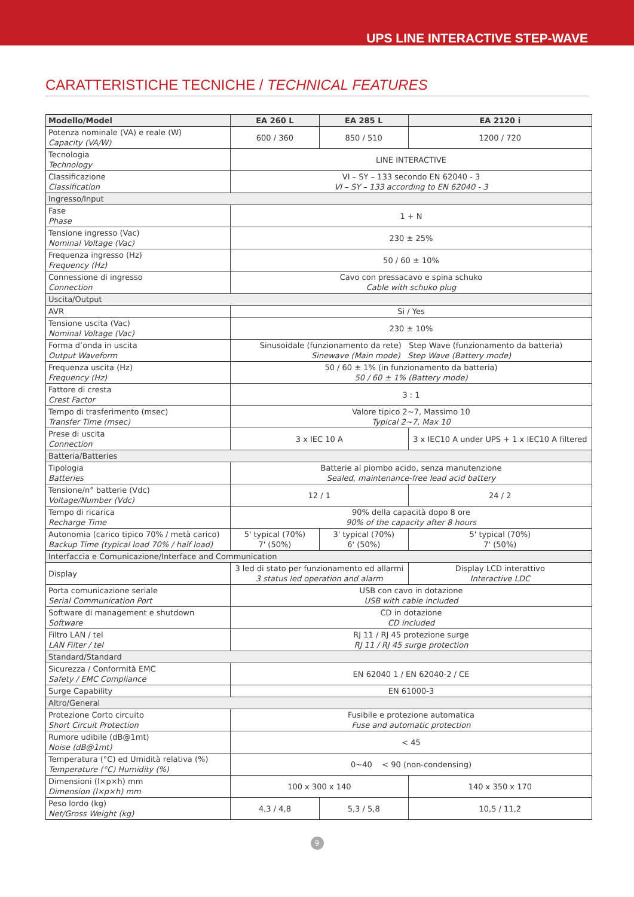UPS LINE INTERACTIVE STEP-WAVE
CARATTERISTICHE TECNICHE / TECHNICAL FEATURES
| Modello/Model | EA 260 L | EA 285 L | EA 2120 i |
| --- | --- | --- | --- |
| Potenza nominale (VA) e reale (W) Capacity (VA/W) | 600 / 360 | 850 / 510 | 1200 / 720 |
| Tecnologia Technology | LINE INTERACTIVE | | |
| Classificazione Classification | VI – SY – 133 secondo EN 62040 - 3 VI – SY – 133 according to EN 62040 - 3 | | |
| Ingresso/Input | | | |
| Fase Phase | 1 + N | | |
| Tensione ingresso (Vac) Nominal Voltage (Vac) | 230 ± 25% | | |
| Frequenza ingresso (Hz) Frequency (Hz) | 50 / 60 ± 10% | | |
| Connessione di ingresso Connection | Cavo con pressacavo e spina schuko Cable with schuko plug | | |
| Uscita/Output | | | |
| AVR | Si / Yes | | |
| Tensione uscita (Vac) Nominal Voltage (Vac) | 230 ± 10% | | |
| Forma d’onda in uscita Output Waveform | Sinusoidale (funzionamento da rete) Step Wave (funzionamento da batteria) Sinewave (Main mode) Step Wave (Battery mode) | | |
| Frequenza uscita (Hz) Frequency (Hz) | 50 / 60 ± 1% (in funzionamento da batteria) 50 / 60 ± 1% (Battery mode) | | |
| Fattore di cresta Crest Factor | 3 : 1 | | |
| Tempo di trasferimento (msec) Transfer Time (msec) | Valore tipico 2~7, Massimo 10 Typical 2~7, Max 10 | | |
| Prese di uscita Connection | 3 x IEC 10 A | | 3 x IEC10 A under UPS + 1 x IEC10 A filtered |
| Batteria/Batteries | | | |
| Tipologia Batteries | Batterie al piombo acido, senza manutenzione Sealed, maintenance-free lead acid battery | | |
| Tensione/n° batterie (Vdc) Voltage/Number (Vdc) | 12 / 1 | | 24 / 2 |
| Tempo di ricarica Recharge Time | 90% della capacità dopo 8 ore 90% of the capacity after 8 hours | | |
| Autonomia (carico tipico 70% / metà carico) Backup Time (typical load 70% / half load) | 5' typical (70%) 7' (50%) | 3' typical (70%) 6' (50%) | 5' typical (70%) 7' (50%) |
| Interfaccia e Comunicazione/Interface and Communication | | | |
| Display | 3 led di stato per funzionamento ed allarmi 3 status led operation and alarm | | Display LCD interattivo Interactive LDC |
| Porta comunicazione seriale Serial Communication Port | USB con cavo in dotazione USB with cable included | | |
| Software di management e shutdown Software | CD in dotazione CD included | | |
| Filtro LAN / tel LAN Filter / tel | RJ 11 / RJ 45 protezione surge RJ 11 / RJ 45 surge protection | | |
| Standard/Standard | | | |
| Sicurezza / Conformità EMC Safety / EMC Compliance | EN 62040 1 / EN 62040-2 / CE | | |
| Surge Capability | EN 61000-3 | | |
| Altro/General | | | |
| Protezione Corto circuito Short Circuit Protection | Fusibile e protezione automatica Fuse and automatic protection | | |
| Rumore udibile (dB@1mt) Noise (dB@1mt) | < 45 | | |
| Temperatura (°C) ed Umidità relativa (%) Temperature (°C) Humidity (%) | 0~40 < 90 (non-condensing) | | |
| Dimensioni (l×p×h) mm Dimension (l×p×h) mm | 100 x 300 x 140 | | 140 x 350 x 170 |
| Peso lordo (kg) Net/Gross Weight (kg) | 4,3 / 4,8 | 5,3 / 5,8 | 10,5 / 11,2 |
9